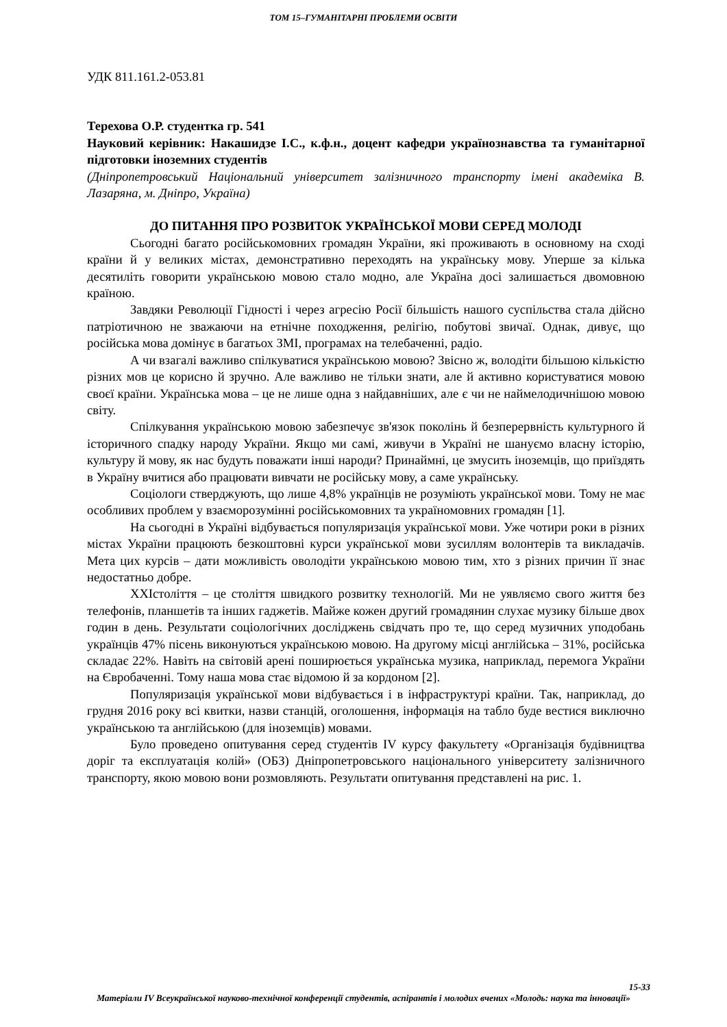ТОМ 15–ГУМАНІТАРНІ ПРОБЛЕМИ ОСВІТИ
УДК 811.161.2-053.81
Терехова О.Р. студентка гр. 541
Науковий керівник: Накашидзе І.С., к.ф.н., доцент кафедри українознавства та гуманітарної підготовки іноземних студентів
(Дніпропетровський Національний університет залізничного транспорту імені академіка В. Лазаряна, м. Дніпро, Україна)
ДО ПИТАННЯ ПРО РОЗВИТОК УКРАЇНСЬКОЇ МОВИ СЕРЕД МОЛОДІ
Сьогодні багато російськомовних громадян України, які проживають в основному на сході країни й у великих містах, демонстративно переходять на українську мову. Уперше за кілька десятиліть говорити українською мовою стало модно, але Україна досі залишається двомовною країною.
Завдяки Революції Гідності і через агресію Росії більшість нашого суспільства стала дійсно патріотичною не зважаючи на етнічне походження, релігію, побутові звичаї. Однак, дивує, що російська мова домінує в багатьох ЗМІ, програмах на телебаченні, радіо.
А чи взагалі важливо спілкуватися українською мовою? Звісно ж, володіти більшою кількістю різних мов це корисно й зручно. Але важливо не тільки знати, але й активно користуватися мовою своєї країни. Українська мова – це не лише одна з найдавніших, але є чи не наймелодичнішою мовою світу.
Спілкування українською мовою забезпечує зв'язок поколінь й безперервність культурного й історичного спадку народу України. Якщо ми самі, живучи в Україні не шануємо власну історію, культуру й мову, як нас будуть поважати інші народи? Принаймні, це змусить іноземців, що приїздять в Україну вчитися або працювати вивчати не російську мову, а саме українську.
Соціологи стверджують, що лише 4,8% українців не розуміють української мови. Тому не має особливих проблем у взаєморозумінні російськомовних та україномовних громадян [1].
На сьогодні в Україні відбувається популяризація української мови. Уже чотири роки в різних містах України працюють безкоштовні курси української мови зусиллям волонтерів та викладачів. Мета цих курсів – дати можливість оволодіти українською мовою тим, хто з різних причин її знає недостатньо добре.
XXIстоліття – це століття швидкого розвитку технологій. Ми не уявляємо свого життя без телефонів, планшетів та інших гаджетів. Майже кожен другий громадянин слухає музику більше двох годин в день. Результати соціологічних досліджень свідчать про те, що серед музичних уподобань українців 47% пісень виконуються українською мовою. На другому місці англійська – 31%, російська складає 22%. Навіть на світовій арені поширюється українська музика, наприклад, перемога України на Євробаченні. Тому наша мова стає відомою й за кордоном [2].
Популяризація української мови відбувається і в інфраструктурі країни. Так, наприклад, до грудня 2016 року всі квитки, назви станцій, оголошення, інформація на табло буде вестися виключно українською та англійською (для іноземців) мовами.
Було проведено опитування серед студентів IV курсу факультету «Організація будівництва доріг та експлуатація колій» (ОБЗ) Дніпропетровського національного університету залізничного транспорту, якою мовою вони розмовляють. Результати опитування представлені на рис. 1.
15-33
Матеріали IV Всеукраїнської науково-технічної конференції студентів, аспірантів і молодих вчених «Молодь: наука та інновації»